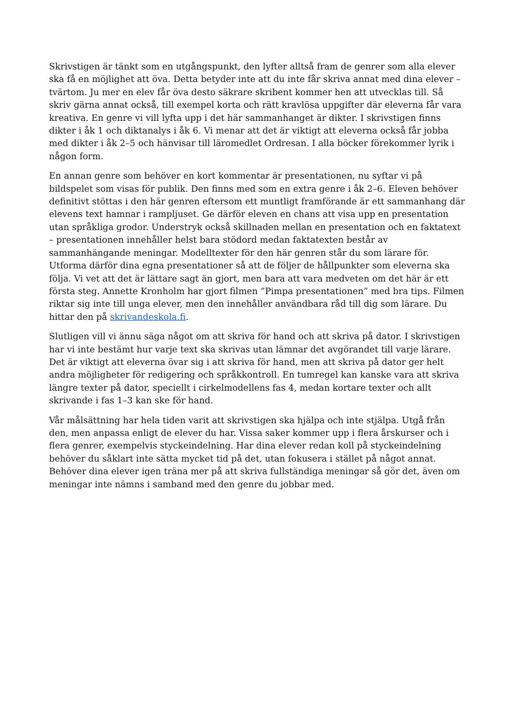Skrivstigen är tänkt som en utgångspunkt, den lyfter alltså fram de genrer som alla elever ska få en möjlighet att öva. Detta betyder inte att du inte får skriva annat med dina elever – tvärtom. Ju mer en elev får öva desto säkrare skribent kommer hen att utvecklas till. Så skriv gärna annat också, till exempel korta och rätt kravlösa uppgifter där eleverna får vara kreativa. En genre vi vill lyfta upp i det här sammanhanget är dikter. I skrivstigen finns dikter i åk 1 och diktanalys i åk 6. Vi menar att det är viktigt att eleverna också får jobba med dikter i åk 2–5 och hänvisar till läromedlet Ordresan. I alla böcker förekommer lyrik i någon form.
En annan genre som behöver en kort kommentar är presentationen, nu syftar vi på bildspelet som visas för publik. Den finns med som en extra genre i åk 2–6. Eleven behöver definitivt stöttas i den här genren eftersom ett muntligt framförande är ett sammanhang där elevens text hamnar i rampljuset. Ge därför eleven en chans att visa upp en presentation utan språkliga grodor. Understryk också skillnaden mellan en presentation och en faktatext – presentationen innehåller helst bara stödord medan faktatexten består av sammanhängande meningar. Modelltexter för den här genren står du som lärare för. Utforma därför dina egna presentationer så att de följer de hållpunkter som eleverna ska följa. Vi vet att det är lättare sagt än gjort, men bara att vara medveten om det här är ett första steg. Annette Kronholm har gjort filmen ”Pimpa presentationen” med bra tips. Filmen riktar sig inte till unga elever, men den innehåller användbara råd till dig som lärare. Du hittar den på skrivandeskola.fi.
Slutligen vill vi ännu säga något om att skriva för hand och att skriva på dator. I skrivstigen har vi inte bestämt hur varje text ska skrivas utan lämnar det avgörandet till varje lärare. Det är viktigt att eleverna övar sig i att skriva för hand, men att skriva på dator ger helt andra möjligheter för redigering och språkkontroll. En tumregel kan kanske vara att skriva längre texter på dator, speciellt i cirkelmodellens fas 4, medan kortare texter och allt skrivande i fas 1–3 kan ske för hand.
Vår målsättning har hela tiden varit att skrivstigen ska hjälpa och inte stjälpa. Utgå från den, men anpassa enligt de elever du har. Vissa saker kommer upp i flera årskurser och i flera genrer, exempelvis styckeindelning. Har dina elever redan koll på styckeindelning behöver du såklart inte sätta mycket tid på det, utan fokusera i stället på något annat. Behöver dina elever igen träna mer på att skriva fullständiga meningar så gör det, även om meningar inte nämns i samband med den genre du jobbar med.